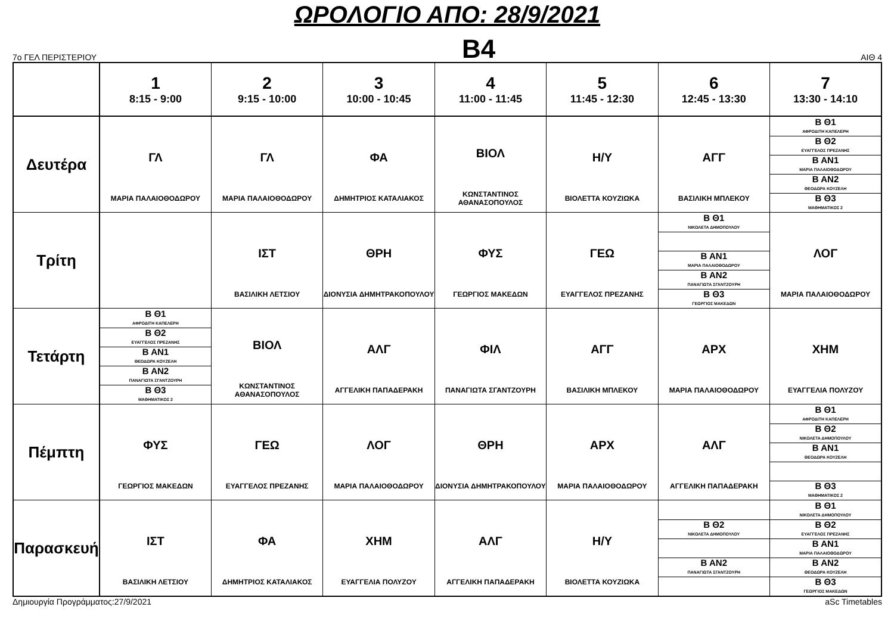ΩΡΟΛΟΓΙΟ ΑΠΟ: 28/9/2021
7ο ΓΕΛ ΠΕΡΙΣΤΕΡΙΟΥ
Β4
ΑΙΘ 4
| | 1 8:15 - 9:00 | 2 9:15 - 10:00 | 3 10:00 - 10:45 | 4 11:00 - 11:45 | 5 11:45 - 12:30 | 6 12:45 - 13:30 | 7 13:30 - 14:10 |
| --- | --- | --- | --- | --- | --- | --- | --- |
| Δευτέρα | ΓΛ ΜΑΡΙΑ ΠΑΛΑΙΟΘΟΔΩΡΟΥ | ΓΛ ΜΑΡΙΑ ΠΑΛΑΙΟΘΟΔΩΡΟΥ | ΦΑ ΔΗΜΗΤΡΙΟΣ ΚΑΤΑΛΙΑΚΟΣ | ΒΙΟΛ ΚΩΝΣΤΑΝΤΙΝΟΣ ΑΘΑΝΑΣΟΠΟΥΛΟΣ | Η/Υ ΒΙΟΛΕΤΤΑ ΚΟΥΖΙΩΚΑ | ΑΓΓ ΒΑΣΙΛΙΚΗ ΜΠΛΕΚΟΥ | Β Θ1 ΑΦΡΟΔΙΤΗ ΚΑΠΕΛΕΡΗ Β Θ2 ΕΥΑΓΓΕΛΟΣ ΠΡΕΖΑΝΗΣ Β ΑΝ1 ΜΑΡΙΑ ΠΑΛΑΙΟΘΟΔΩΡΟΥ Β ΑΝ2 ΘΕΟΔΩΡΑ ΚΟΥΖΕΛΗ Β Θ3 ΜΑΘΗΜΑΤΙΚΟΣ 2 |
| Τρίτη | | ΙΣΤ ΒΑΣΙΛΙΚΗ ΛΕΤΣΙΟΥ | ΘΡΗ ΔΙΟΝΥΣΙΑ ΔΗΜΗΤΡΑΚΟΠΟΥΛΟΥ | ΦΥΣ ΓΕΩΡΓΙΟΣ ΜΑΚΕΔΩΝ | ΓΕΩ ΕΥΑΓΓΕΛΟΣ ΠΡΕΖΑΝΗΣ | Β Θ1 ΝΙΚΟΛΕΤΑ ΔΗΜΟΠΟΥΛΟΥ Β ΑΝ1 ΜΑΡΙΑ ΠΑΛΑΙΟΘΟΔΩΡΟΥ Β ΑΝ2 ΠΑΝΑΓΙΩΤΑ ΣΓΑΝΤΖΟΥΡΗ Β Θ3 ΓΕΩΡΓΙΟΣ ΜΑΚΕΔΩΝ | ΛΟΓ ΜΑΡΙΑ ΠΑΛΑΙΟΘΟΔΩΡΟΥ |
| Τετάρτη | Β Θ1 ΑΦΡΟΔΙΤΗ ΚΑΠΕΛΕΡΗ Β Θ2 ΕΥΑΓΓΕΛΟΣ ΠΡΕΖΑΝΗΣ Β ΑΝ1 ΘΕΟΔΩΡΑ ΚΟΥΖΕΛΗ Β ΑΝ2 ΠΑΝΑΓΙΩΤΑ ΣΓΑΝΤΖΟΥΡΗ Β Θ3 ΜΑΘΗΜΑΤΙΚΟΣ 2 | ΒΙΟΛ ΚΩΝΣΤΑΝΤΙΝΟΣ ΑΘΑΝΑΣΟΠΟΥΛΟΣ | ΑΛΓ ΑΓΓΕΛΙΚΗ ΠΑΠΑΔΕΡΑΚΗ | ΦΙΛ ΠΑΝΑΓΙΩΤΑ ΣΓΑΝΤΖΟΥΡΗ | ΑΓΓ ΒΑΣΙΛΙΚΗ ΜΠΛΕΚΟΥ | ΑΡΧ ΜΑΡΙΑ ΠΑΛΑΙΟΘΟΔΩΡΟΥ | ΧΗΜ ΕΥΑΓΓΕΛΙΑ ΠΟΛΥΖΟΥ |
| Πέμπτη | ΦΥΣ ΓΕΩΡΓΙΟΣ ΜΑΚΕΔΩΝ | ΓΕΩ ΕΥΑΓΓΕΛΟΣ ΠΡΕΖΑΝΗΣ | ΛΟΓ ΜΑΡΙΑ ΠΑΛΑΙΟΘΟΔΩΡΟΥ | ΘΡΗ ΔΙΟΝΥΣΙΑ ΔΗΜΗΤΡΑΚΟΠΟΥΛΟΥ | ΑΡΧ ΜΑΡΙΑ ΠΑΛΑΙΟΘΟΔΩΡΟΥ | ΑΛΓ ΑΓΓΕΛΙΚΗ ΠΑΠΑΔΕΡΑΚΗ | Β Θ1 ΑΦΡΟΔΙΤΗ ΚΑΠΕΛΕΡΗ Β Θ2 ΝΙΚΟΛΕΤΑ ΔΗΜΟΠΟΥΛΟΥ Β ΑΝ1 ΘΕΟΔΩΡΑ ΚΟΥΖΕΛΗ Β Θ3 ΜΑΘΗΜΑΤΙΚΟΣ 2 |
| Παρασκευή | ΙΣΤ ΒΑΣΙΛΙΚΗ ΛΕΤΣΙΟΥ | ΦΑ ΔΗΜΗΤΡΙΟΣ ΚΑΤΑΛΙΑΚΟΣ | ΧΗΜ ΕΥΑΓΓΕΛΙΑ ΠΟΛΥΖΟΥ | ΑΛΓ ΑΓΓΕΛΙΚΗ ΠΑΠΑΔΕΡΑΚΗ | Η/Υ ΒΙΟΛΕΤΤΑ ΚΟΥΖΙΩΚΑ | Β Θ2 ΝΙΚΟΛΕΤΑ ΔΗΜΟΠΟΥΛΟΥ Β ΑΝ2 ΠΑΝΑΓΙΩΤΑ ΣΓΑΝΤΖΟΥΡΗ | Β Θ1 ΝΙΚΟΛΕΤΑ ΔΗΜΟΠΟΥΛΟΥ Β Θ2 ΕΥΑΓΓΕΛΟΣ ΠΡΕΖΑΝΗΣ Β ΑΝ1 ΜΑΡΙΑ ΠΑΛΑΙΟΘΟΔΩΡΟΥ Β ΑΝ2 ΘΕΟΔΩΡΑ ΚΟΥΖΕΛΗ Β Θ3 ΓΕΩΡΓΙΟΣ ΜΑΚΕΔΩΝ |
Δημιουργία Προγράμματος:27/9/2021 aSc Timetables